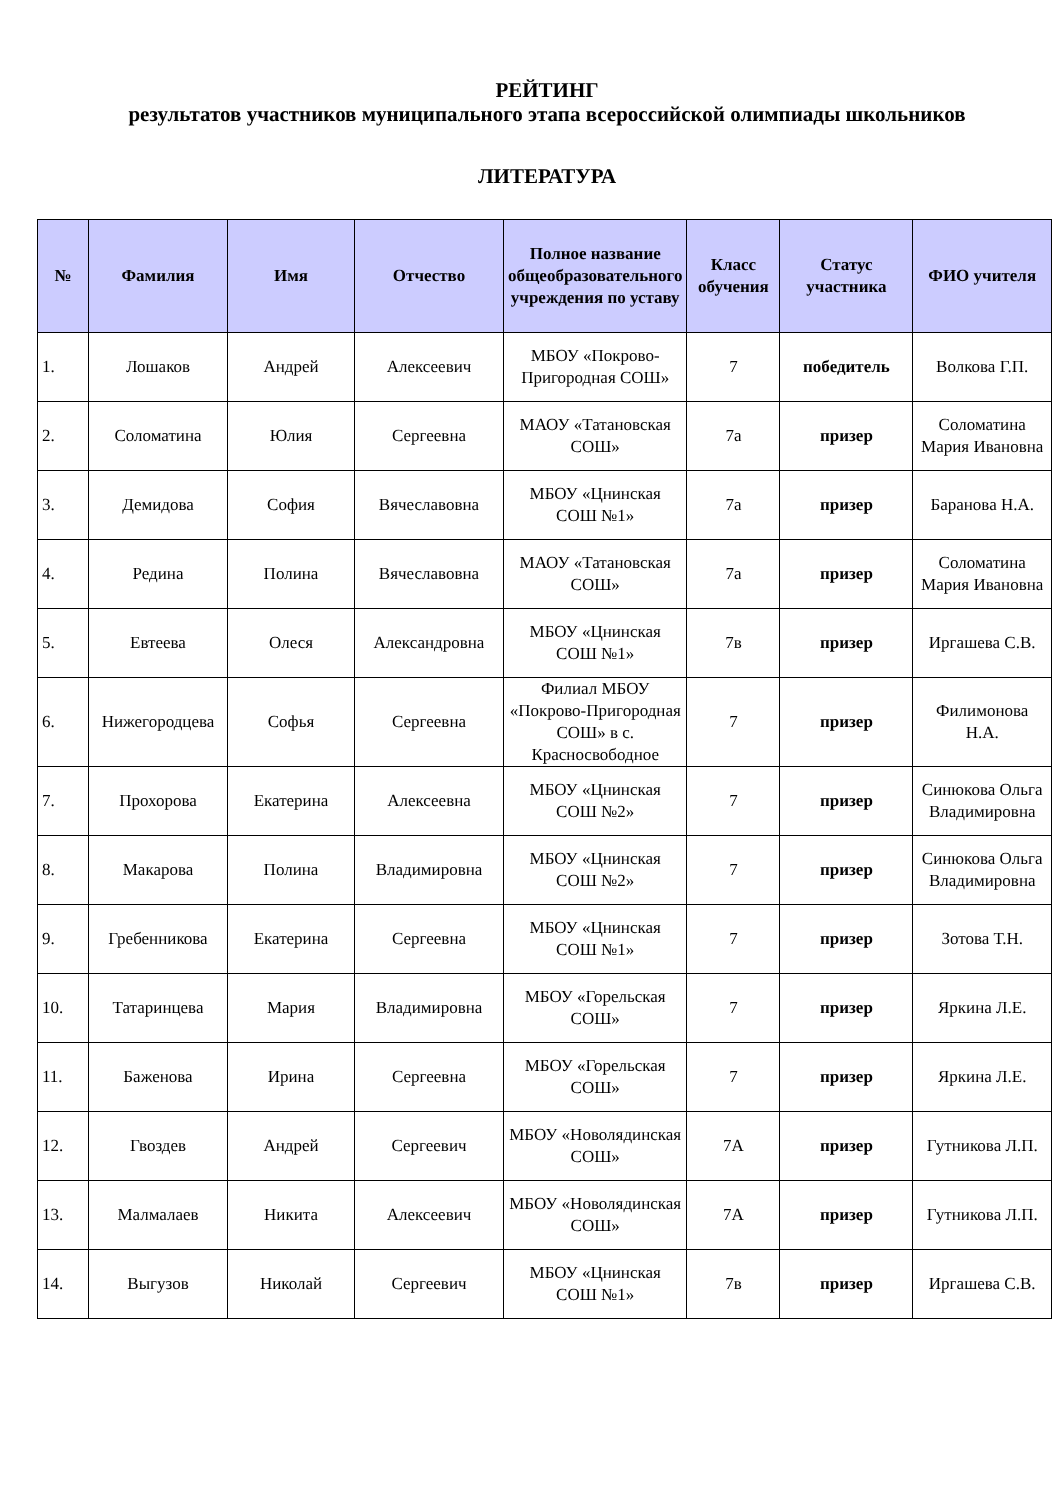РЕЙТИНГ
результатов участников муниципального этапа всероссийской олимпиады школьников
ЛИТЕРАТУРА
| № | Фамилия | Имя | Отчество | Полное название общеобразовательного учреждения по уставу | Класс обучения | Статус участника | ФИО учителя |
| --- | --- | --- | --- | --- | --- | --- | --- |
| 1. | Лошаков | Андрей | Алексеевич | МБОУ «Покрово-Пригородная СОШ» | 7 | победитель | Волкова Г.П. |
| 2. | Соломатина | Юлия | Сергеевна | МАОУ «Татановская СОШ» | 7а | призер | Соломатина Мария Ивановна |
| 3. | Демидова | София | Вячеславовна | МБОУ «Цнинская СОШ №1» | 7а | призер | Баранова Н.А. |
| 4. | Редина | Полина | Вячеславовна | МАОУ «Татановская СОШ» | 7а | призер | Соломатина Мария Ивановна |
| 5. | Евтеева | Олеся | Александровна | МБОУ «Цнинская СОШ №1» | 7в | призер | Иргашева С.В. |
| 6. | Нижегородцева | Софья | Сергеевна | Филиал МБОУ «Покрово-Пригородная СОШ» в с. Красносвободное | 7 | призер | Филимонова Н.А. |
| 7. | Прохорова | Екатерина | Алексеевна | МБОУ «Цнинская СОШ №2» | 7 | призер | Синюкова Ольга Владимировна |
| 8. | Макарова | Полина | Владимировна | МБОУ «Цнинская СОШ №2» | 7 | призер | Синюкова Ольга Владимировна |
| 9. | Гребенникова | Екатерина | Сергеевна | МБОУ «Цнинская СОШ №1» | 7 | призер | Зотова Т.Н. |
| 10. | Татаринцева | Мария | Владимировна | МБОУ «Горельская СОШ» | 7 | призер | Яркина Л.Е. |
| 11. | Баженова | Ирина | Сергеевна | МБОУ «Горельская СОШ» | 7 | призер | Яркина Л.Е. |
| 12. | Гвоздев | Андрей | Сергеевич | МБОУ «Новолядинская СОШ» | 7А | призер | Гутникова Л.П. |
| 13. | Малмалаев | Никита | Алексеевич | МБОУ «Новолядинская СОШ» | 7А | призер | Гутникова Л.П. |
| 14. | Выгузов | Николай | Сергеевич | МБОУ «Цнинская СОШ №1» | 7в | призер | Иргашева С.В. |